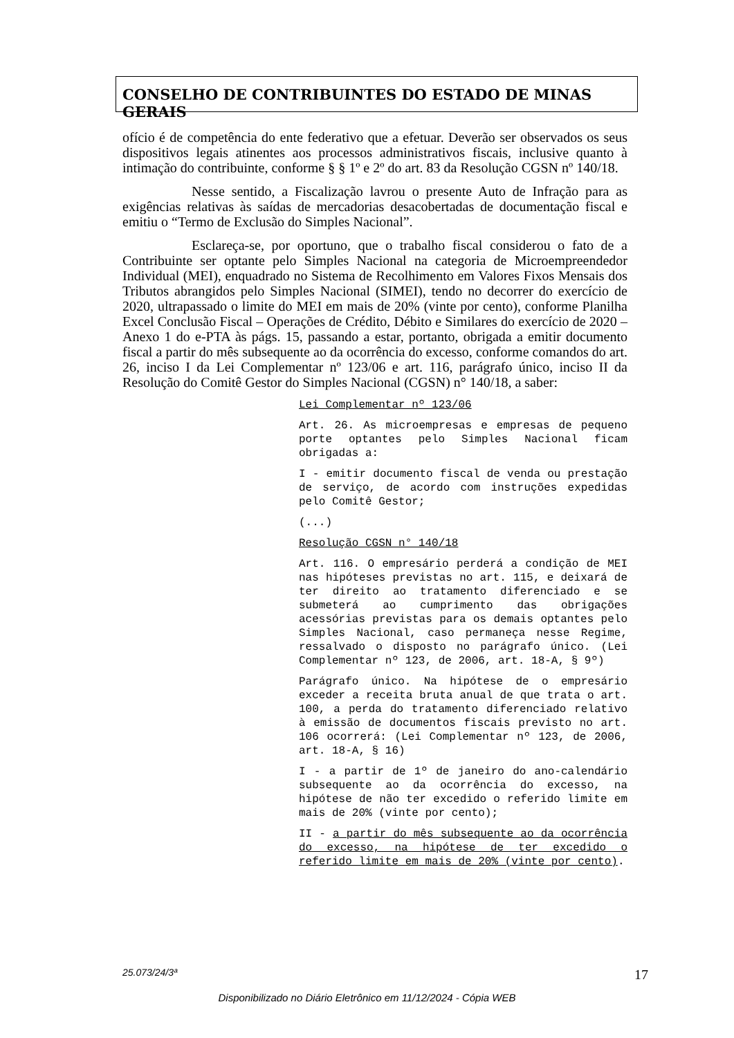CONSELHO DE CONTRIBUINTES DO ESTADO DE MINAS GERAIS
ofício é de competência do ente federativo que a efetuar. Deverão ser observados os seus dispositivos legais atinentes aos processos administrativos fiscais, inclusive quanto à intimação do contribuinte, conforme § § 1º e 2º do art. 83 da Resolução CGSN nº 140/18.
Nesse sentido, a Fiscalização lavrou o presente Auto de Infração para as exigências relativas às saídas de mercadorias desacobertadas de documentação fiscal e emitiu o “Termo de Exclusão do Simples Nacional”.
Esclareça-se, por oportuno, que o trabalho fiscal considerou o fato de a Contribuinte ser optante pelo Simples Nacional na categoria de Microempreendedor Individual (MEI), enquadrado no Sistema de Recolhimento em Valores Fixos Mensais dos Tributos abrangidos pelo Simples Nacional (SIMEI), tendo no decorrer do exercício de 2020, ultrapassado o limite do MEI em mais de 20% (vinte por cento), conforme Planilha Excel Conclusão Fiscal – Operações de Crédito, Débito e Similares do exercício de 2020 – Anexo 1 do e-PTA às págs. 15, passando a estar, portanto, obrigada a emitir documento fiscal a partir do mês subsequente ao da ocorrência do excesso, conforme comandos do art. 26, inciso I da Lei Complementar nº 123/06 e art. 116, parágrafo único, inciso II da Resolução do Comitê Gestor do Simples Nacional (CGSN) n° 140/18, a saber:
Lei Complementar nº 123/06
Art. 26. As microempresas e empresas de pequeno porte optantes pelo Simples Nacional ficam obrigadas a:
I - emitir documento fiscal de venda ou prestação de serviço, de acordo com instruções expedidas pelo Comitê Gestor;
(...)
Resolução CGSN n° 140/18
Art. 116. O empresário perderá a condição de MEI nas hipóteses previstas no art. 115, e deixará de ter direito ao tratamento diferenciado e se submeterá ao cumprimento das obrigações acessórias previstas para os demais optantes pelo Simples Nacional, caso permaneça nesse Regime, ressalvado o disposto no parágrafo único. (Lei Complementar nº 123, de 2006, art. 18-A, § 9º)
Parágrafo único. Na hipótese de o empresário exceder a receita bruta anual de que trata o art. 100, a perda do tratamento diferenciado relativo à emissão de documentos fiscais previsto no art. 106 ocorrerá: (Lei Complementar nº 123, de 2006, art. 18-A, § 16)
I - a partir de 1º de janeiro do ano-calendário subsequente ao da ocorrência do excesso, na hipótese de não ter excedido o referido limite em mais de 20% (vinte por cento);
II - a partir do mês subsequente ao da ocorrência do excesso, na hipótese de ter excedido o referido limite em mais de 20% (vinte por cento).
25.073/24/3ª 17
Disponibilizado no Diário Eletrônico em 11/12/2024 - Cópia WEB